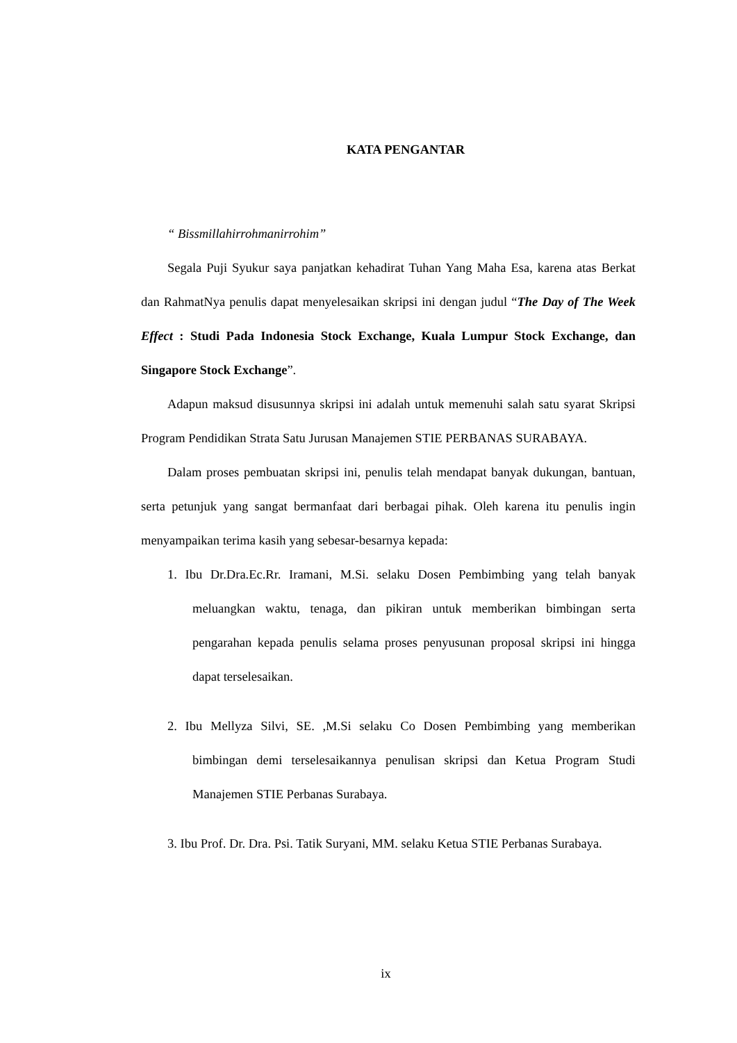KATA PENGANTAR
“ Bissmillahirrohmanirrohim”
Segala Puji Syukur saya panjatkan kehadirat Tuhan Yang Maha Esa, karena atas Berkat dan RahmatNya penulis dapat menyelesaikan skripsi ini dengan judul “The Day of The Week Effect : Studi Pada Indonesia Stock Exchange, Kuala Lumpur Stock Exchange, dan Singapore Stock Exchange”.
Adapun maksud disusunnya skripsi ini adalah untuk memenuhi salah satu syarat Skripsi Program Pendidikan Strata Satu Jurusan Manajemen STIE PERBANAS SURABAYA.
Dalam proses pembuatan skripsi ini, penulis telah mendapat banyak dukungan, bantuan, serta petunjuk yang sangat bermanfaat dari berbagai pihak. Oleh karena itu penulis ingin menyampaikan terima kasih yang sebesar-besarnya kepada:
1. Ibu Dr.Dra.Ec.Rr. Iramani, M.Si. selaku Dosen Pembimbing yang telah banyak meluangkan waktu, tenaga, dan pikiran untuk memberikan bimbingan serta pengarahan kepada penulis selama proses penyusunan proposal skripsi ini hingga dapat terselesaikan.
2. Ibu Mellyza Silvi, SE. ,M.Si selaku Co Dosen Pembimbing yang memberikan bimbingan demi terselesaikannya penulisan skripsi dan Ketua Program Studi Manajemen STIE Perbanas Surabaya.
3. Ibu Prof. Dr. Dra. Psi. Tatik Suryani, MM. selaku Ketua STIE Perbanas Surabaya.
ix